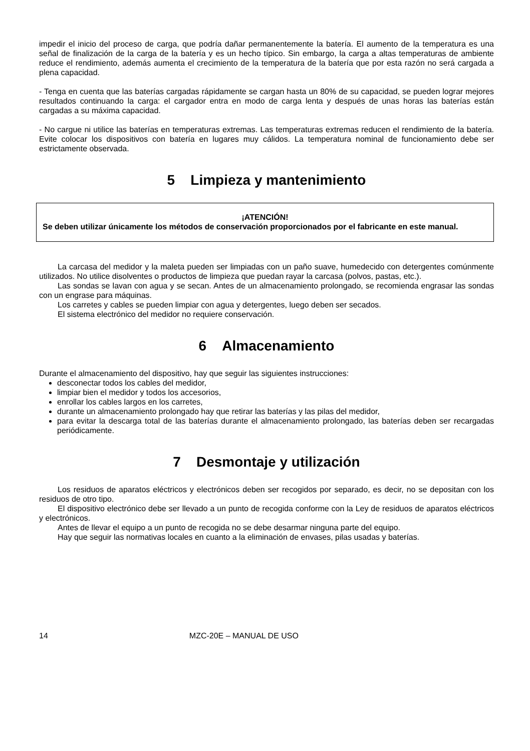impedir el inicio del proceso de carga, que podría dañar permanentemente la batería. El aumento de la temperatura es una señal de finalización de la carga de la batería y es un hecho típico. Sin embargo, la carga a altas temperaturas de ambiente reduce el rendimiento, además aumenta el crecimiento de la temperatura de la batería que por esta razón no será cargada a plena capacidad.
- Tenga en cuenta que las baterías cargadas rápidamente se cargan hasta un 80% de su capacidad, se pueden lograr mejores resultados continuando la carga: el cargador entra en modo de carga lenta y después de unas horas las baterías están cargadas a su máxima capacidad.
- No cargue ni utilice las baterías en temperaturas extremas. Las temperaturas extremas reducen el rendimiento de la batería. Evite colocar los dispositivos con batería en lugares muy cálidos. La temperatura nominal de funcionamiento debe ser estrictamente observada.
5 Limpieza y mantenimiento
¡ATENCIÓN!
Se deben utilizar únicamente los métodos de conservación proporcionados por el fabricante en este manual.
La carcasa del medidor y la maleta pueden ser limpiadas con un paño suave, humedecido con detergentes comúnmente utilizados. No utilice disolventes o productos de limpieza que puedan rayar la carcasa (polvos, pastas, etc.).
Las sondas se lavan con agua y se secan. Antes de un almacenamiento prolongado, se recomienda engrasar las sondas con un engrase para máquinas.
Los carretes y cables se pueden limpiar con agua y detergentes, luego deben ser secados.
El sistema electrónico del medidor no requiere conservación.
6 Almacenamiento
Durante el almacenamiento del dispositivo, hay que seguir las siguientes instrucciones:
desconectar todos los cables del medidor,
limpiar bien el medidor y todos los accesorios,
enrollar los cables largos en los carretes,
durante un almacenamiento prolongado hay que retirar las baterías y las pilas del medidor,
para evitar la descarga total de las baterías durante el almacenamiento prolongado, las baterías deben ser recargadas periódicamente.
7 Desmontaje y utilización
Los residuos de aparatos eléctricos y electrónicos deben ser recogidos por separado, es decir, no se depositan con los residuos de otro tipo.
El dispositivo electrónico debe ser llevado a un punto de recogida conforme con la Ley de residuos de aparatos eléctricos y electrónicos.
Antes de llevar el equipo a un punto de recogida no se debe desarmar ninguna parte del equipo.
Hay que seguir las normativas locales en cuanto a la eliminación de envases, pilas usadas y baterías.
14 MZC-20E – MANUAL DE USO